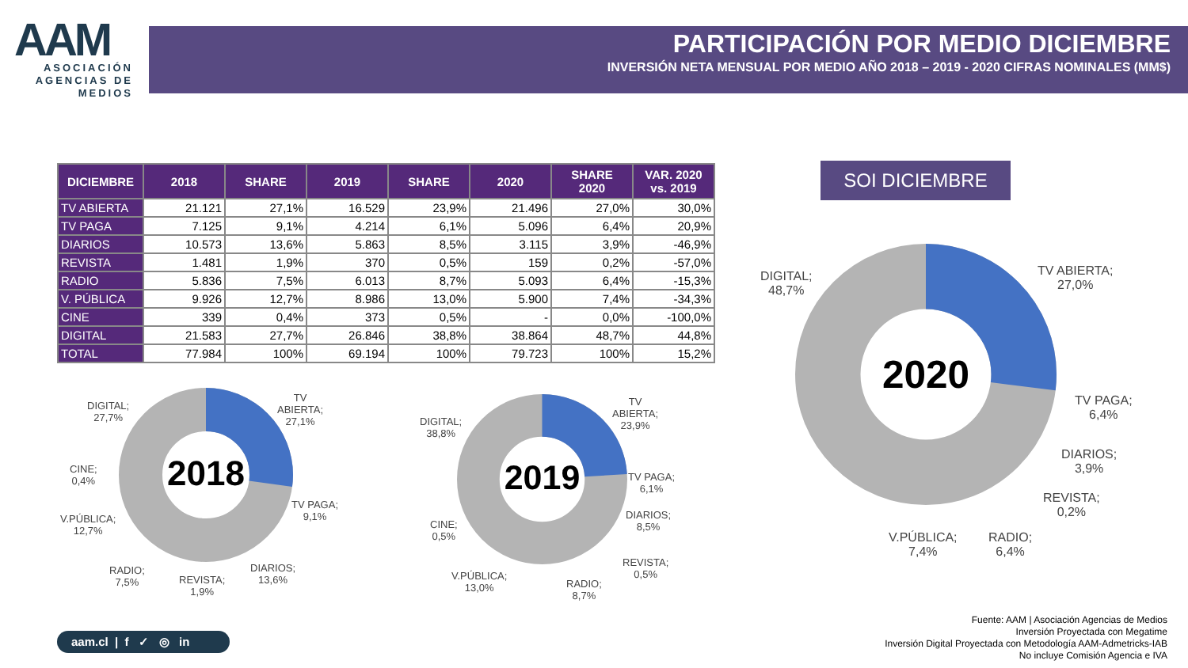AAM
ASOCIACIÓN AGENCIAS DE MEDIOS
PARTICIPACIÓN POR MEDIO DICIEMBRE
INVERSIÓN NETA MENSUAL POR MEDIO AÑO 2018 – 2019 - 2020 CIFRAS NOMINALES (MM$)
| DICIEMBRE | 2018 | SHARE | 2019 | SHARE | 2020 | SHARE 2020 | VAR. 2020 vs. 2019 |
| --- | --- | --- | --- | --- | --- | --- | --- |
| TV ABIERTA | 21.121 | 27,1% | 16.529 | 23,9% | 21.496 | 27,0% | 30,0% |
| TV PAGA | 7.125 | 9,1% | 4.214 | 6,1% | 5.096 | 6,4% | 20,9% |
| DIARIOS | 10.573 | 13,6% | 5.863 | 8,5% | 3.115 | 3,9% | -46,9% |
| REVISTA | 1.481 | 1,9% | 370 | 0,5% | 159 | 0,2% | -57,0% |
| RADIO | 5.836 | 7,5% | 6.013 | 8,7% | 5.093 | 6,4% | -15,3% |
| V. PÚBLICA | 9.926 | 12,7% | 8.986 | 13,0% | 5.900 | 7,4% | -34,3% |
| CINE | 339 | 0,4% | 373 | 0,5% | - | 0,0% | -100,0% |
| DIGITAL | 21.583 | 27,7% | 26.846 | 38,8% | 38.864 | 48,7% | 44,8% |
| TOTAL | 77.984 | 100% | 69.194 | 100% | 79.723 | 100% | 15,2% |
SOI DICIEMBRE
2018
2019
2020
DIGITAL;
27,7%
TV
ABIERTA;
27,1%
CINE;
0,4%
TV PAGA;
9,1%
V.PÚBLICA;
12,7%
RADIO;
7,5%
REVISTA;
1,9%
DIARIOS;
13,6%
DIGITAL;
38,8%
TV
ABIERTA;
23,9%
TV PAGA;
6,1%
CINE;
0,5%
DIARIOS;
8,5%
REVISTA;
0,5%
V.PÚBLICA;
13,0%
RADIO;
8,7%
DIGITAL;
48,7%
TV ABIERTA;
27,0%
TV PAGA;
6,4%
DIARIOS;
3,9%
REVISTA;
0,2%
V.PÚBLICA;
7,4%
RADIO;
6,4%
aam.cl | f ✓ ◎ in
Fuente: AAM | Asociación Agencias de Medios
Inversión Proyectada con Megatime
Inversión Digital Proyectada con Metodología AAM-Admetricks-IAB
No incluye Comisión Agencia e IVA